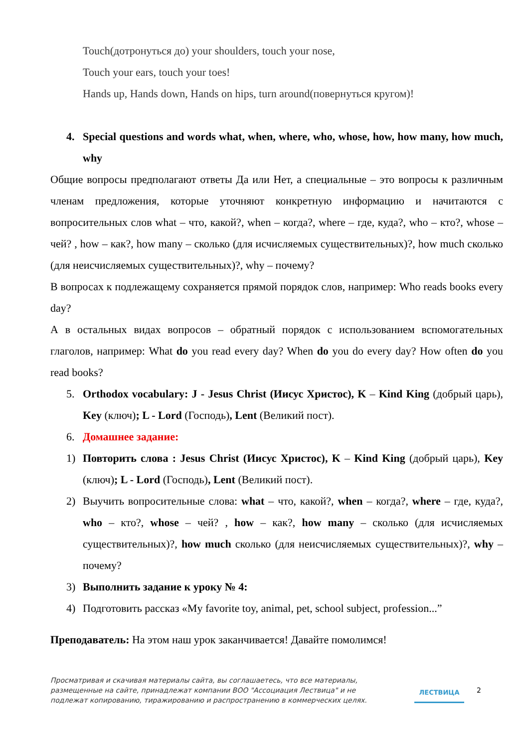Touch(дотронуться до) your shoulders, touch your nose,
Touch your ears, touch your toes!
Hands up, Hands down, Hands on hips, turn around(повернуться кругом)!
4. Special questions and words what, when, where, who, whose, how, how many, how much, why
Общие вопросы предполагают ответы Да или Нет, а специальные – это вопросы к различным членам предложения, которые уточняют конкретную информацию и начитаются с вопросительных слов what – что, какой?, when – когда?, where – где, куда?, who – кто?, whose – чей? , how – как?, how many – сколько (для исчисляемых существительных)?, how much сколько (для неисчисляемых существительных)?, why – почему?
В вопросах к подлежащему сохраняется прямой порядок слов, например: Who reads books every day?
А в остальных видах вопросов – обратный порядок с использованием вспомогательных глаголов, например: What do you read every day? When do you do every day? How often do you read books?
5. Orthodox vocabulary: J - Jesus Christ (Иисус Христос), K – Kind King (добрый царь), Key (ключ); L - Lord (Господь), Lent (Великий пост).
6. Домашнее задание:
1) Повторить слова : Jesus Christ (Иисус Христос), K – Kind King (добрый царь), Key (ключ); L - Lord (Господь), Lent (Великий пост).
2) Выучить вопросительные слова: what – что, какой?, when – когда?, where – где, куда?, who – кто?, whose – чей? , how – как?, how many – сколько (для исчисляемых существительных)?, how much сколько (для неисчисляемых существительных)?, why – почему?
3) Выполнить задание к уроку № 4:
4) Подготовить рассказ «My favorite toy, animal, pet, school subject, profession...”
Преподаватель: На этом наш урок заканчивается! Давайте помолимся!
Просматривая и скачивая материалы сайта, вы соглашаетесь, что все материалы, размещенные на сайте, принадлежат компании ВОО "Ассоциация Лествица" и не подлежат копированию, тиражированию и распространению в коммерческих целях.
ЛЕСТВИЦА
2